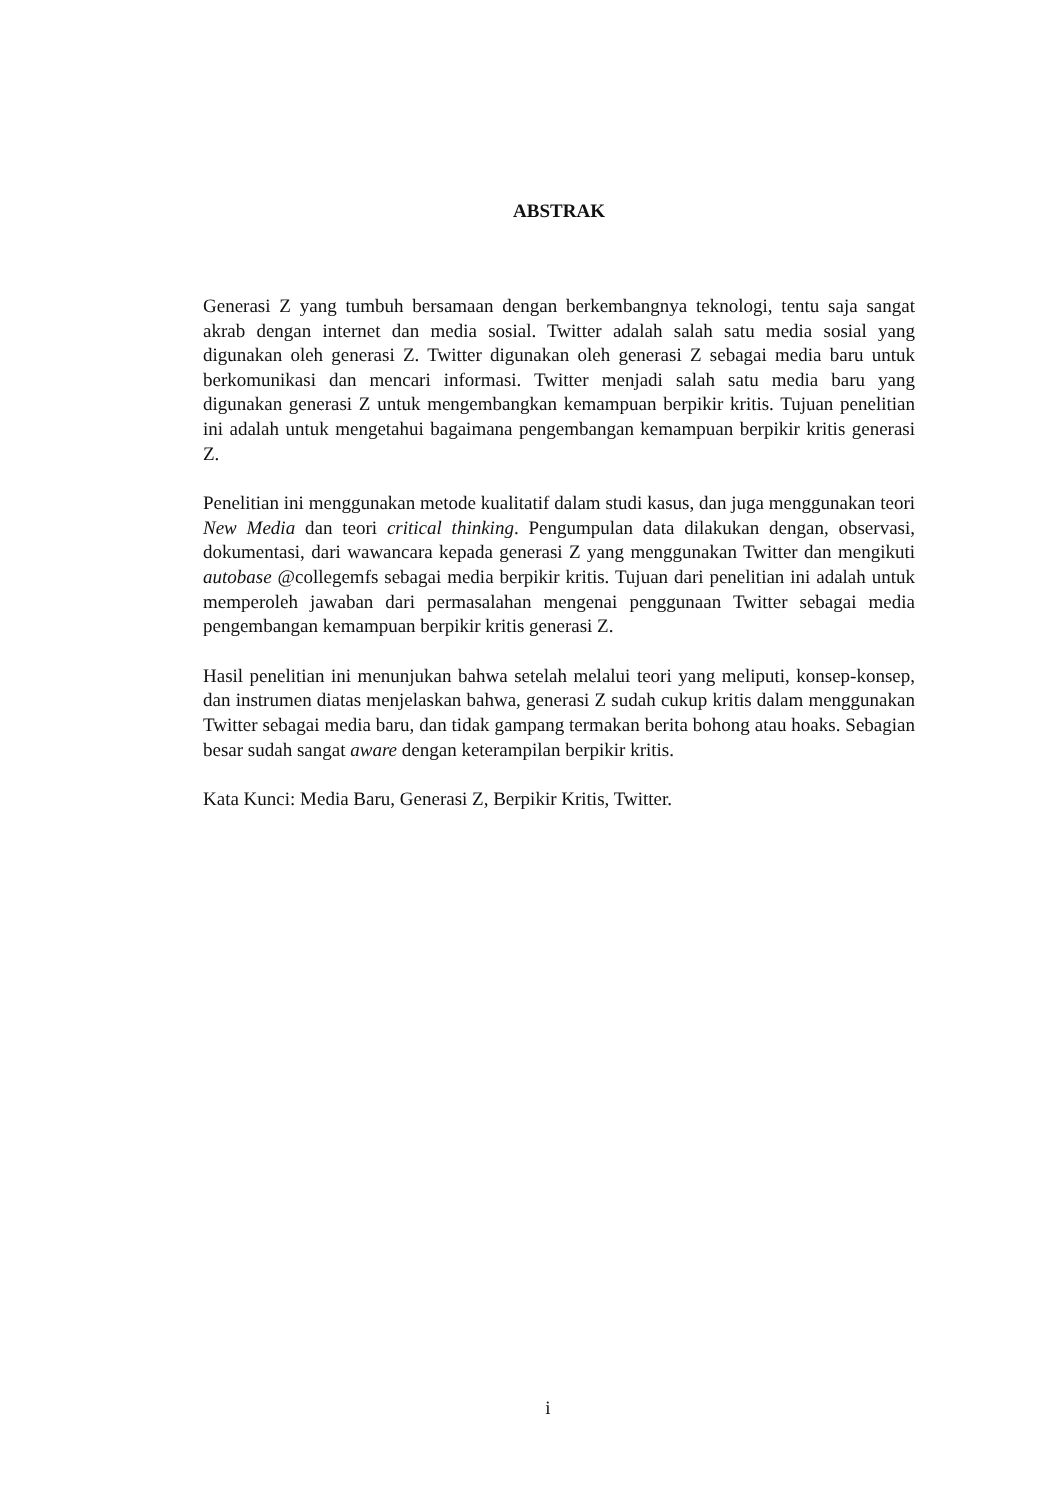ABSTRAK
Generasi Z yang tumbuh bersamaan dengan berkembangnya teknologi, tentu saja sangat akrab dengan internet dan media sosial. Twitter adalah salah satu media sosial yang digunakan oleh generasi Z. Twitter digunakan oleh generasi Z sebagai media baru untuk berkomunikasi dan mencari informasi. Twitter menjadi salah satu media baru yang digunakan generasi Z untuk mengembangkan kemampuan berpikir kritis. Tujuan penelitian ini adalah untuk mengetahui bagaimana pengembangan kemampuan berpikir kritis generasi Z.
Penelitian ini menggunakan metode kualitatif dalam studi kasus, dan juga menggunakan teori New Media dan teori critical thinking. Pengumpulan data dilakukan dengan, observasi, dokumentasi, dari wawancara kepada generasi Z yang menggunakan Twitter dan mengikuti autobase @collegemfs sebagai media berpikir kritis. Tujuan dari penelitian ini adalah untuk memperoleh jawaban dari permasalahan mengenai penggunaan Twitter sebagai media pengembangan kemampuan berpikir kritis generasi Z.
Hasil penelitian ini menunjukan bahwa setelah melalui teori yang meliputi, konsep-konsep, dan instrumen diatas menjelaskan bahwa, generasi Z sudah cukup kritis dalam menggunakan Twitter sebagai media baru, dan tidak gampang termakan berita bohong atau hoaks. Sebagian besar sudah sangat aware dengan keterampilan berpikir kritis.
Kata Kunci: Media Baru, Generasi Z, Berpikir Kritis, Twitter.
i